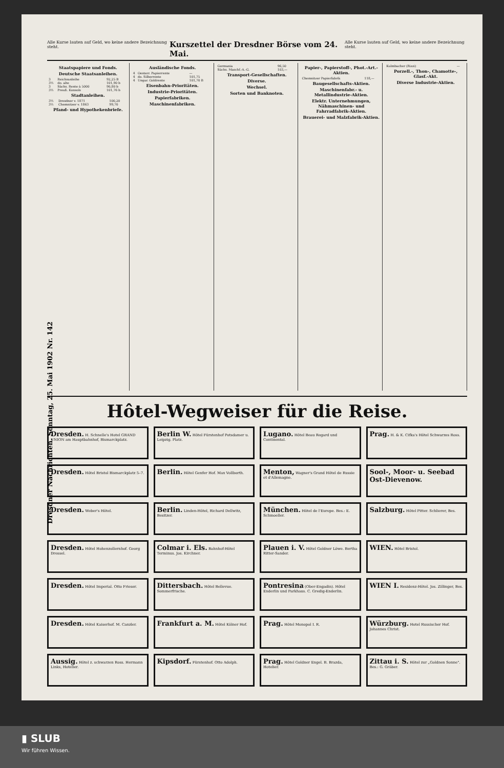Alle Kurse lauten auf Geld, wo keine andere Bezeichnung steht. Kurszettel der Dresdner Börse vom 24. Mai. Alle Kurse lauten auf Geld, wo keine andere Bezeichnung steht.
Staatspapiere und Fonds.
Deutsche Staatsanleihen.
| 3 | Reichsanleihe | 92,25 B |
| 3½ | do. alte | 101,90 b |
| 3 | Sächs. Rente à 5000 | 90,80 b |
| 3½ | Preuß. Konsols | 101,76 b |
Stadtanleihen.
| 3½ | Dresdner v. 1871 | 100,20 |
| 3½ | Chemnitzer v. 1863 | 99,70 |
Pfand- und Hypothekenbriefe.
Ausländische Fonds.
| 4 | Oesterr. Papierrente | — |
| 4 | do. Silberrente | 101,75 |
| 4 | Ungar. Goldrente | 101,70 B |
Eisenbahn-Prioritäten.
Industrie-Prioritäten.
Papierfabriken.
Maschinenfabriken.
| Germania | 96,50 |
| Sächs. Maschf.-A.-G. | 103,— |
Transport-Gesellschaften.
Diverse.
Wechsel.
Sorten und Banknoten.
Papier-, Papierstoff-, Phot.-Art.-Aktien.
| Chemnitzer Papierfabrik | 118,— |
Baugesellschafts-Aktien.
Maschinenfabr.- u. Metallindustrie-Aktien.
Elektr. Unternehmungen, Nähmaschinen- und Fahrradfabrik-Aktien.
Brauerei- und Malzfabrik-Aktien.
| Kulmbacher (Rizzi) | — |
Porzell.-, Thon-, Chamotte-, Glasf.-Akt.
Diverse Industrie-Aktien.
Hôtel-Wegweiser für die Reise.
Dresden. H. Schnelle's Hotel GRAND UNION am Hauptbahnhof, Bismarckplatz.
Berlin W. Hôtel Fürstenhof Potsdamer u. Leipzig. Platz.
Lugano. Hôtel Beau Regard und Continental.
Prag. H. & K. Cifka's Hôtel Schwarzes Ross.
Dresden. Hôtel Bristol Bismarckplatz 5–7.
Berlin. Hôtel Genfer Hof. Max Vollborth.
Menton, Wagner's Grand Hôtel de Russie et d'Allemagne.
Sool-, Moor- u. Seebad Ost-Dievenow.
Dresden. Weber's Hôtel.
Berlin. Linden-Hôtel, Richard Dellwitz, Besitzer.
München. Hôtel de l'Europe. Bes.: E. Schmoeller.
Salzburg. Hôtel Pitter. Schlierer, Bes.
Dresden. Hôtel Hohenzollernhof. Georg Dressel.
Colmar i. Els. Bahnhof-Hôtel Terminus. Jos. Kirchner.
Plauen i. V. Hôtel Goldner Löwe. Bertha Ritter-Sander.
WIEN. Hôtel Bristol.
Dresden. Hôtel Imperial. Otto Frieser.
Dittersbach. Hôtel Bellevue. Sommerfrische.
Pontresina (Ober-Engadin). Hôtel Enderlin und Parkhaus. C. Gredig-Enderlin.
WIEN I. Residenz-Hôtel. Jos. Zillinger, Bes.
Dresden. Hôtel Kaiserhof. M. Canzler.
Frankfurt a. M. Hôtel Kölner Hof.
Prag. Hôtel Monopol I. R.
Würzburg. Hotel Russischer Hof. Johannes Christ.
Aussig. Hôtel z. schwarzen Ross. Hermann Links, Hotelier.
Kipsdorf. Fürstenhof. Otto Adolph.
Prag. Hôtel Goldner Engel. B. Brazda, Hotelier.
Zittau i. S. Hôtel zur „Goldnen Sonne". Bes.: G. Gräber.
Dresdner Nachrichten. Sonntag, 25. Mai 1902 Nr. 142
▮ SLUB
Wir führen Wissen.